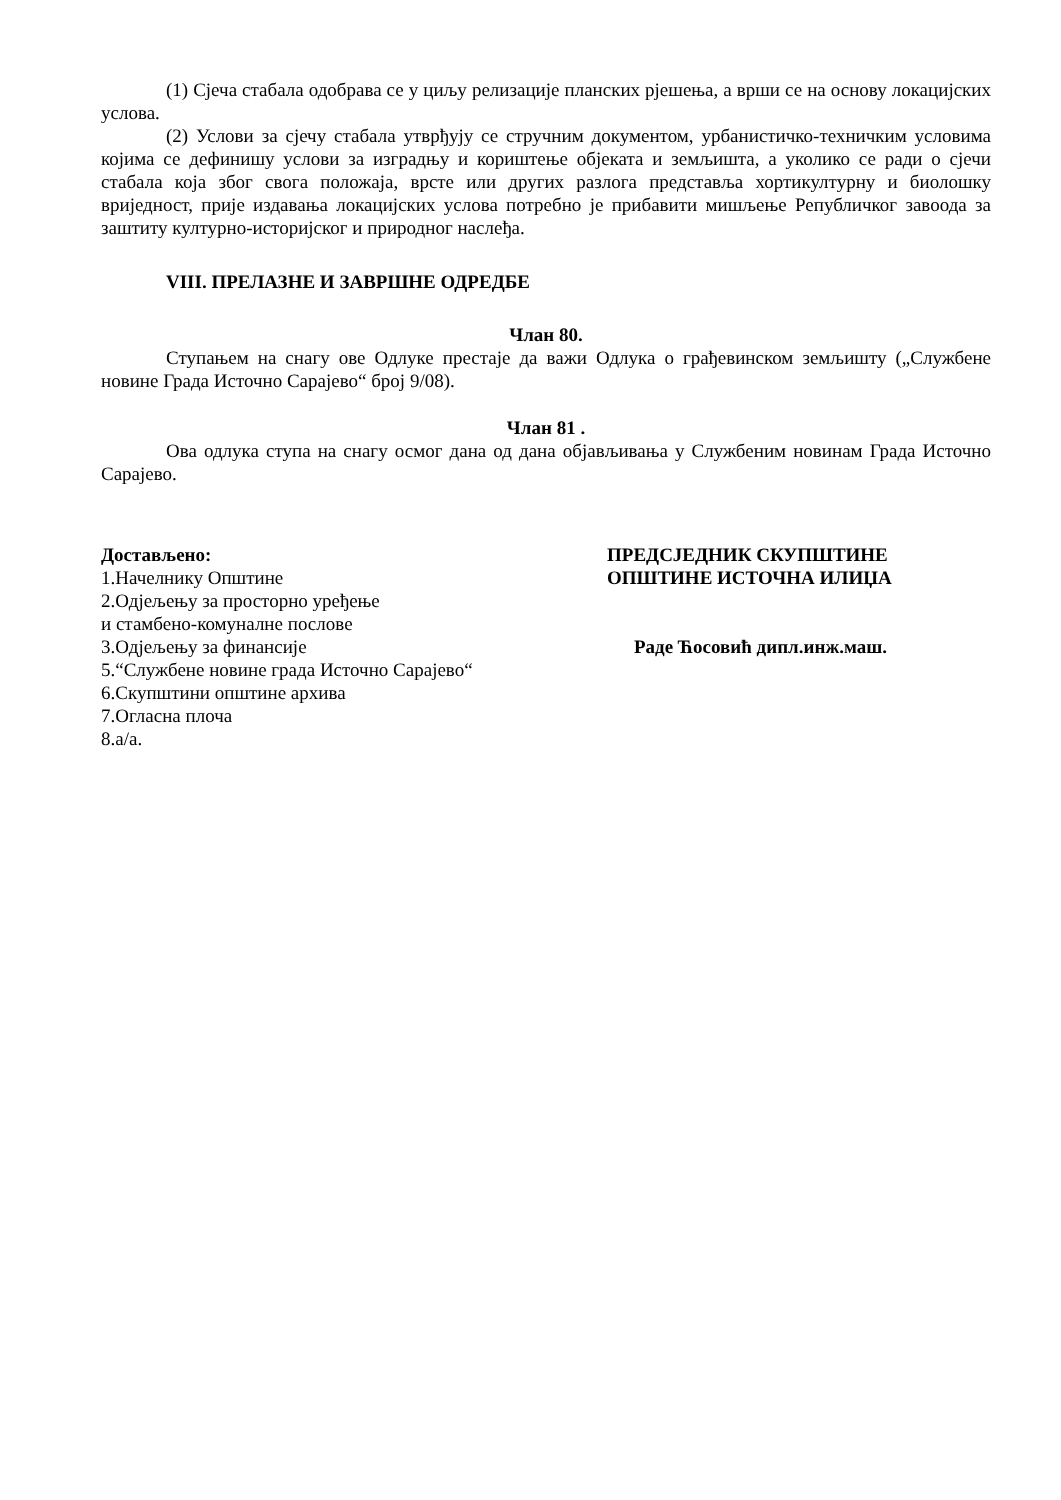(1) Сјеча стабала одобрава се у циљу релизације планских рјешења, а врши се на основу локацијских услова.
(2) Услови за сјечу стабала утврђују се стручним документом, урбанистичко-техничким условима којима се дефинишу услови за изградњу и кориштење објеката и земљишта, а уколико се ради о сјечи стабала која због свога положаја, врсте или других разлога представља хортикултурну и биолошку вриједност, прије издавања локацијских услова потребно је прибавити мишљење Републичког завоода за заштиту културно-историјског и природног наслеђа.
VIII. ПРЕЛАЗНЕ И ЗАВРШНЕ ОДРЕДБЕ
Члан 80.
Ступањем на снагу ове Одлуке престаје да важи Одлука о грађевинском земљишту („Службене новине Града Источно Сарајево“ број 9/08).
Члан 81 .
Ова одлука ступа на снагу осмог дана од дана објављивања у Службеним новинам Града Источно Сарајево.
Достављено:
1.Начелнику Општине
2.Одјељењу за просторно уређење
и стамбено-комуналне послове
3.Одјељењу за финансије
5.“Службене новине града Источно Сарајево“
6.Скупштини општине архива
7.Огласна плоча
8.а/а.
ПРЕДСЈЕДНИК СКУПШТИНЕ
ОПШТИНЕ ИСТОЧНА ИЛИЏА
Раде Ћосовић дипл.инж.маш.